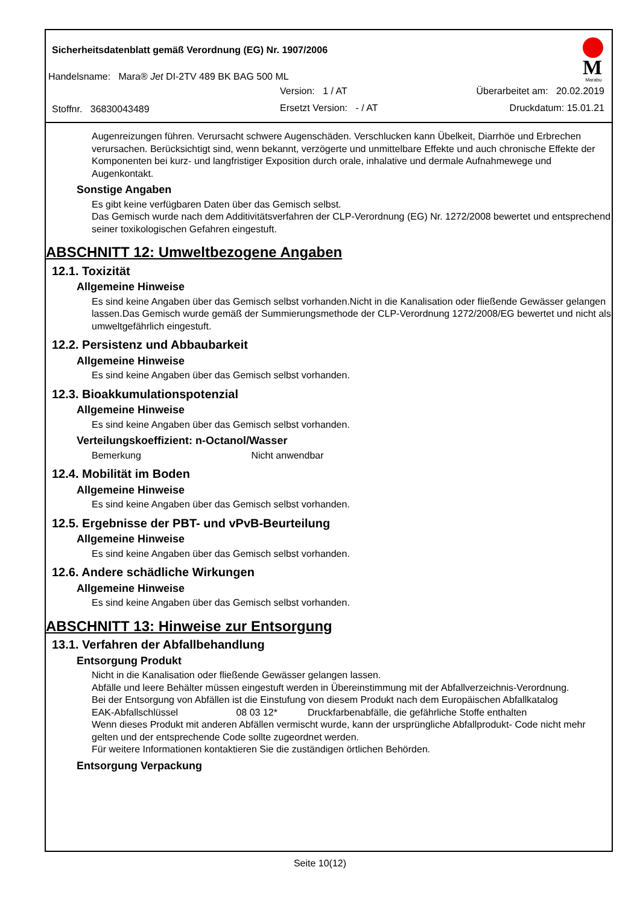Sicherheitsdatenblatt gemäß Verordnung (EG) Nr. 1907/2006
Handelsname: Mara® Jet DI-2TV 489 BK BAG 500 ML
Version: 1 / AT Überarbeitet am: 20.02.2019
Stoffnr. 36830043489 Ersetzt Version: - / AT Druckdatum: 15.01.21
M
Marabu
Augenreizungen führen. Verursacht schwere Augenschäden. Verschlucken kann Übelkeit, Diarrhöe und Erbrechen verursachen. Berücksichtigt sind, wenn bekannt, verzögerte und unmittelbare Effekte und auch chronische Effekte der Komponenten bei kurz- und langfristiger Exposition durch orale, inhalative und dermale Aufnahmewege und Augenkontakt.
Sonstige Angaben
Es gibt keine verfügbaren Daten über das Gemisch selbst.
Das Gemisch wurde nach dem Additivitätsverfahren der CLP-Verordnung (EG) Nr. 1272/2008 bewertet und entsprechend seiner toxikologischen Gefahren eingestuft.
ABSCHNITT 12: Umweltbezogene Angaben
12.1. Toxizität
Allgemeine Hinweise
Es sind keine Angaben über das Gemisch selbst vorhanden.Nicht in die Kanalisation oder fließende Gewässer gelangen lassen.Das Gemisch wurde gemäß der Summierungsmethode der CLP-Verordnung 1272/2008/EG bewertet und nicht als umweltgefährlich eingestuft.
12.2. Persistenz und Abbaubarkeit
Allgemeine Hinweise
Es sind keine Angaben über das Gemisch selbst vorhanden.
12.3. Bioakkumulationspotenzial
Allgemeine Hinweise
Es sind keine Angaben über das Gemisch selbst vorhanden.
Verteilungskoeffizient: n-Octanol/Wasser
Bemerkung Nicht anwendbar
12.4. Mobilität im Boden
Allgemeine Hinweise
Es sind keine Angaben über das Gemisch selbst vorhanden.
12.5. Ergebnisse der PBT- und vPvB-Beurteilung
Allgemeine Hinweise
Es sind keine Angaben über das Gemisch selbst vorhanden.
12.6. Andere schädliche Wirkungen
Allgemeine Hinweise
Es sind keine Angaben über das Gemisch selbst vorhanden.
ABSCHNITT 13: Hinweise zur Entsorgung
13.1. Verfahren der Abfallbehandlung
Entsorgung Produkt
Nicht in die Kanalisation oder fließende Gewässer gelangen lassen.
Abfälle und leere Behälter müssen eingestuft werden in Übereinstimmung mit der Abfallverzeichnis-Verordnung.
Bei der Entsorgung von Abfällen ist die Einstufung von diesem Produkt nach dem Europäischen Abfallkatalog
EAK-Abfallschlüssel 08 03 12* Druckfarbenabfälle, die gefährliche Stoffe enthalten
Wenn dieses Produkt mit anderen Abfällen vermischt wurde, kann der ursprüngliche Abfallprodukt- Code nicht mehr gelten und der entsprechende Code sollte zugeordnet werden.
Für weitere Informationen kontaktieren Sie die zuständigen örtlichen Behörden.
Entsorgung Verpackung
Seite 10(12)